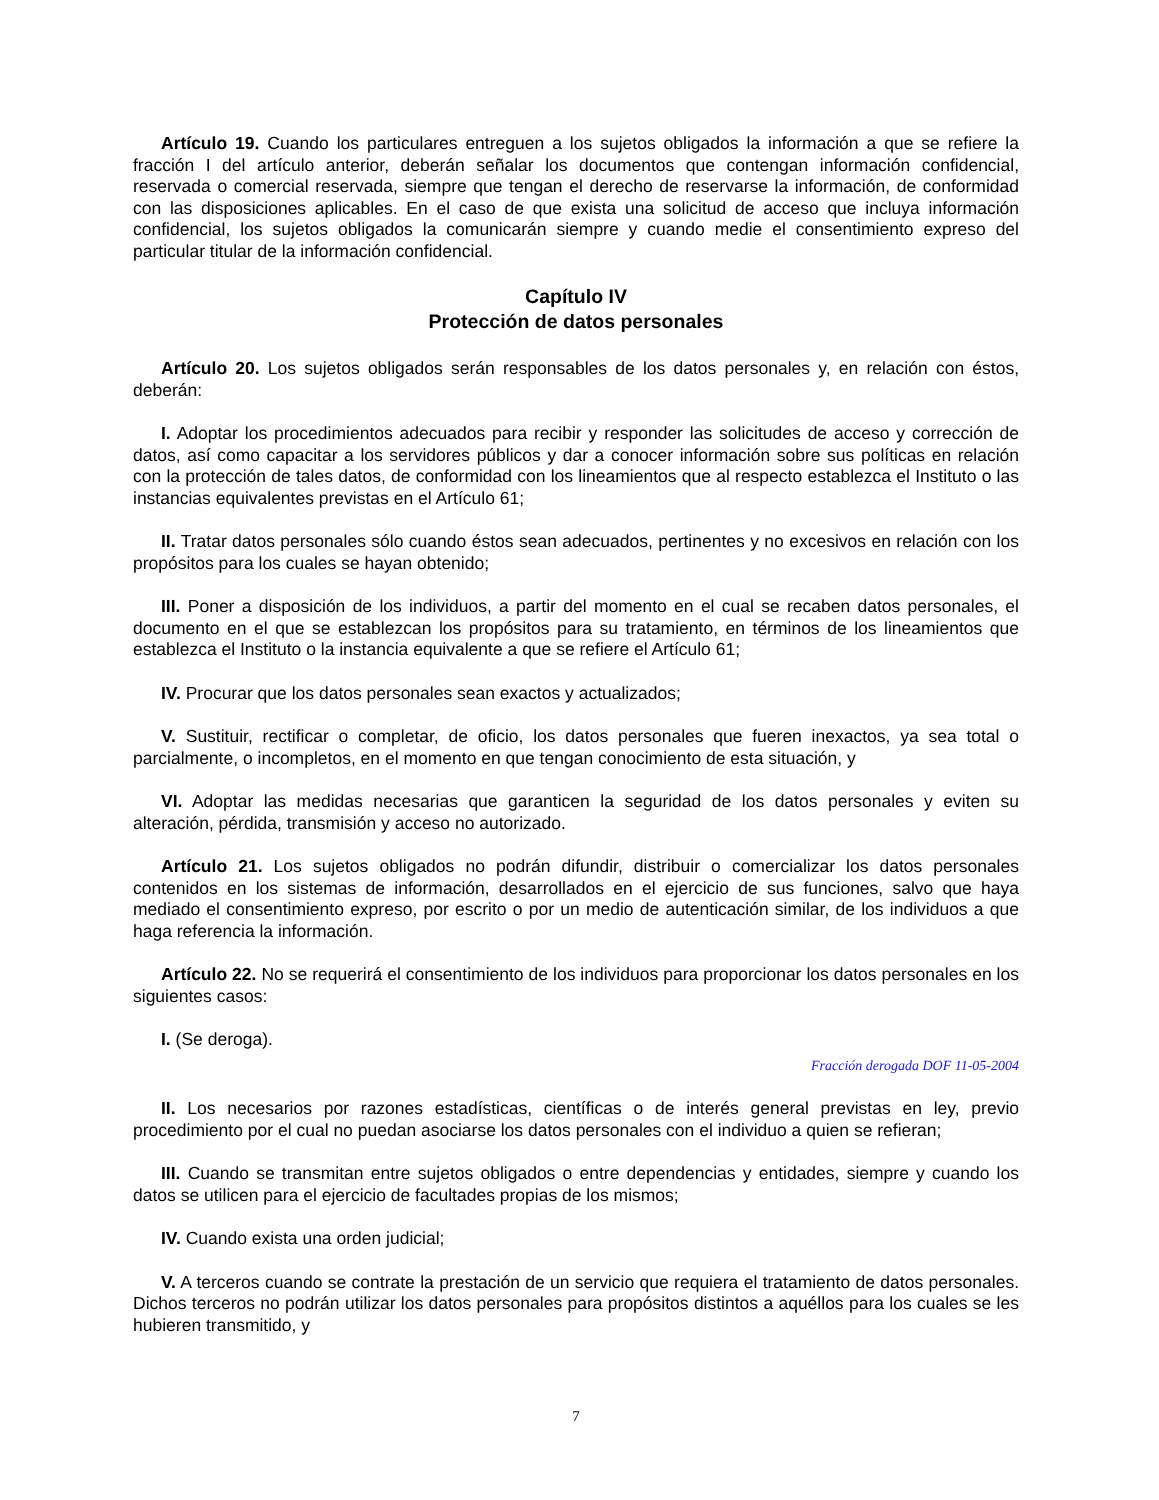Artículo 19. Cuando los particulares entreguen a los sujetos obligados la información a que se refiere la fracción I del artículo anterior, deberán señalar los documentos que contengan información confidencial, reservada o comercial reservada, siempre que tengan el derecho de reservarse la información, de conformidad con las disposiciones aplicables. En el caso de que exista una solicitud de acceso que incluya información confidencial, los sujetos obligados la comunicarán siempre y cuando medie el consentimiento expreso del particular titular de la información confidencial.
Capítulo IV
Protección de datos personales
Artículo 20. Los sujetos obligados serán responsables de los datos personales y, en relación con éstos, deberán:
I. Adoptar los procedimientos adecuados para recibir y responder las solicitudes de acceso y corrección de datos, así como capacitar a los servidores públicos y dar a conocer información sobre sus políticas en relación con la protección de tales datos, de conformidad con los lineamientos que al respecto establezca el Instituto o las instancias equivalentes previstas en el Artículo 61;
II. Tratar datos personales sólo cuando éstos sean adecuados, pertinentes y no excesivos en relación con los propósitos para los cuales se hayan obtenido;
III. Poner a disposición de los individuos, a partir del momento en el cual se recaben datos personales, el documento en el que se establezcan los propósitos para su tratamiento, en términos de los lineamientos que establezca el Instituto o la instancia equivalente a que se refiere el Artículo 61;
IV. Procurar que los datos personales sean exactos y actualizados;
V. Sustituir, rectificar o completar, de oficio, los datos personales que fueren inexactos, ya sea total o parcialmente, o incompletos, en el momento en que tengan conocimiento de esta situación, y
VI. Adoptar las medidas necesarias que garanticen la seguridad de los datos personales y eviten su alteración, pérdida, transmisión y acceso no autorizado.
Artículo 21. Los sujetos obligados no podrán difundir, distribuir o comercializar los datos personales contenidos en los sistemas de información, desarrollados en el ejercicio de sus funciones, salvo que haya mediado el consentimiento expreso, por escrito o por un medio de autenticación similar, de los individuos a que haga referencia la información.
Artículo 22. No se requerirá el consentimiento de los individuos para proporcionar los datos personales en los siguientes casos:
I. (Se deroga).
Fracción derogada DOF 11-05-2004
II. Los necesarios por razones estadísticas, científicas o de interés general previstas en ley, previo procedimiento por el cual no puedan asociarse los datos personales con el individuo a quien se refieran;
III. Cuando se transmitan entre sujetos obligados o entre dependencias y entidades, siempre y cuando los datos se utilicen para el ejercicio de facultades propias de los mismos;
IV. Cuando exista una orden judicial;
V. A terceros cuando se contrate la prestación de un servicio que requiera el tratamiento de datos personales. Dichos terceros no podrán utilizar los datos personales para propósitos distintos a aquéllos para los cuales se les hubieren transmitido, y
7